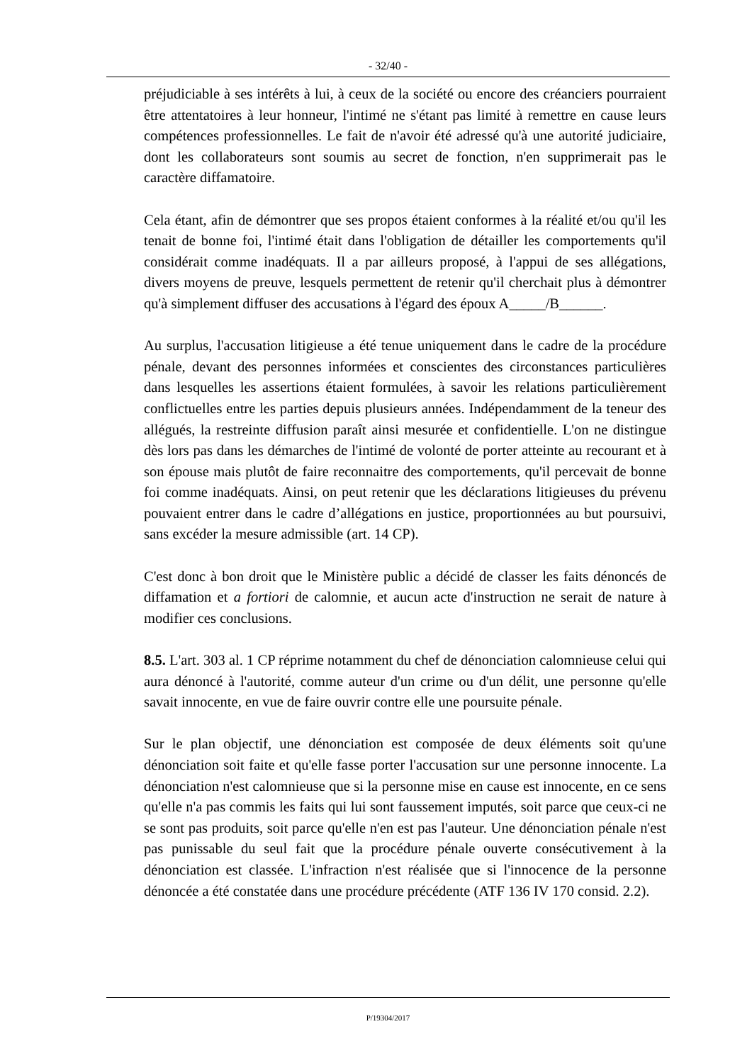- 32/40 -
préjudiciable à ses intérêts à lui, à ceux de la société ou encore des créanciers pourraient être attentatoires à leur honneur, l'intimé ne s'étant pas limité à remettre en cause leurs compétences professionnelles. Le fait de n'avoir été adressé qu'à une autorité judiciaire, dont les collaborateurs sont soumis au secret de fonction, n'en supprimerait pas le caractère diffamatoire.
Cela étant, afin de démontrer que ses propos étaient conformes à la réalité et/ou qu'il les tenait de bonne foi, l'intimé était dans l'obligation de détailler les comportements qu'il considérait comme inadéquats. Il a par ailleurs proposé, à l'appui de ses allégations, divers moyens de preuve, lesquels permettent de retenir qu'il cherchait plus à démontrer qu'à simplement diffuser des accusations à l'égard des époux A_____/B______.
Au surplus, l'accusation litigieuse a été tenue uniquement dans le cadre de la procédure pénale, devant des personnes informées et conscientes des circonstances particulières dans lesquelles les assertions étaient formulées, à savoir les relations particulièrement conflictuelles entre les parties depuis plusieurs années. Indépendamment de la teneur des allégués, la restreinte diffusion paraît ainsi mesurée et confidentielle. L'on ne distingue dès lors pas dans les démarches de l'intimé de volonté de porter atteinte au recourant et à son épouse mais plutôt de faire reconnaitre des comportements, qu'il percevait de bonne foi comme inadéquats. Ainsi, on peut retenir que les déclarations litigieuses du prévenu pouvaient entrer dans le cadre d’allégations en justice, proportionnées au but poursuivi, sans excéder la mesure admissible (art. 14 CP).
C'est donc à bon droit que le Ministère public a décidé de classer les faits dénoncés de diffamation et a fortiori de calomnie, et aucun acte d'instruction ne serait de nature à modifier ces conclusions.
8.5. L'art. 303 al. 1 CP réprime notamment du chef de dénonciation calomnieuse celui qui aura dénoncé à l'autorité, comme auteur d'un crime ou d'un délit, une personne qu'elle savait innocente, en vue de faire ouvrir contre elle une poursuite pénale.
Sur le plan objectif, une dénonciation est composée de deux éléments soit qu'une dénonciation soit faite et qu'elle fasse porter l'accusation sur une personne innocente. La dénonciation n'est calomnieuse que si la personne mise en cause est innocente, en ce sens qu'elle n'a pas commis les faits qui lui sont faussement imputés, soit parce que ceux-ci ne se sont pas produits, soit parce qu'elle n'en est pas l'auteur. Une dénonciation pénale n'est pas punissable du seul fait que la procédure pénale ouverte consécutivement à la dénonciation est classée. L'infraction n'est réalisée que si l'innocence de la personne dénoncée a été constatée dans une procédure précédente (ATF 136 IV 170 consid. 2.2).
P/19304/2017